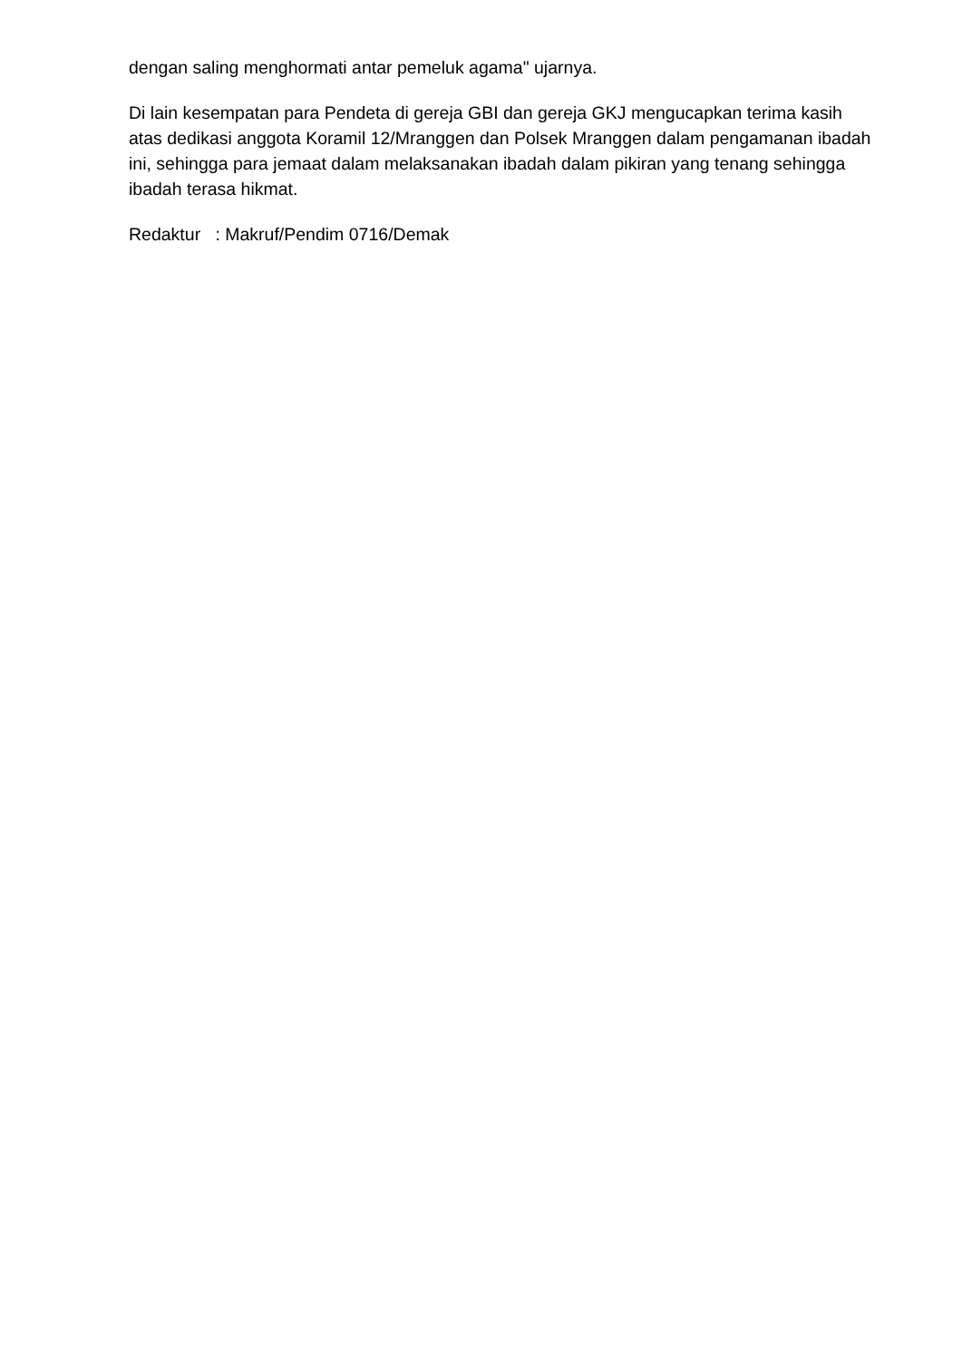dengan saling menghormati antar pemeluk agama" ujarnya.
Di lain kesempatan para Pendeta di gereja GBI dan gereja GKJ mengucapkan terima kasih atas dedikasi anggota Koramil 12/Mranggen dan Polsek Mranggen dalam pengamanan ibadah ini, sehingga para jemaat dalam melaksanakan ibadah dalam pikiran yang tenang sehingga ibadah terasa hikmat.
Redaktur : Makruf/Pendim 0716/Demak